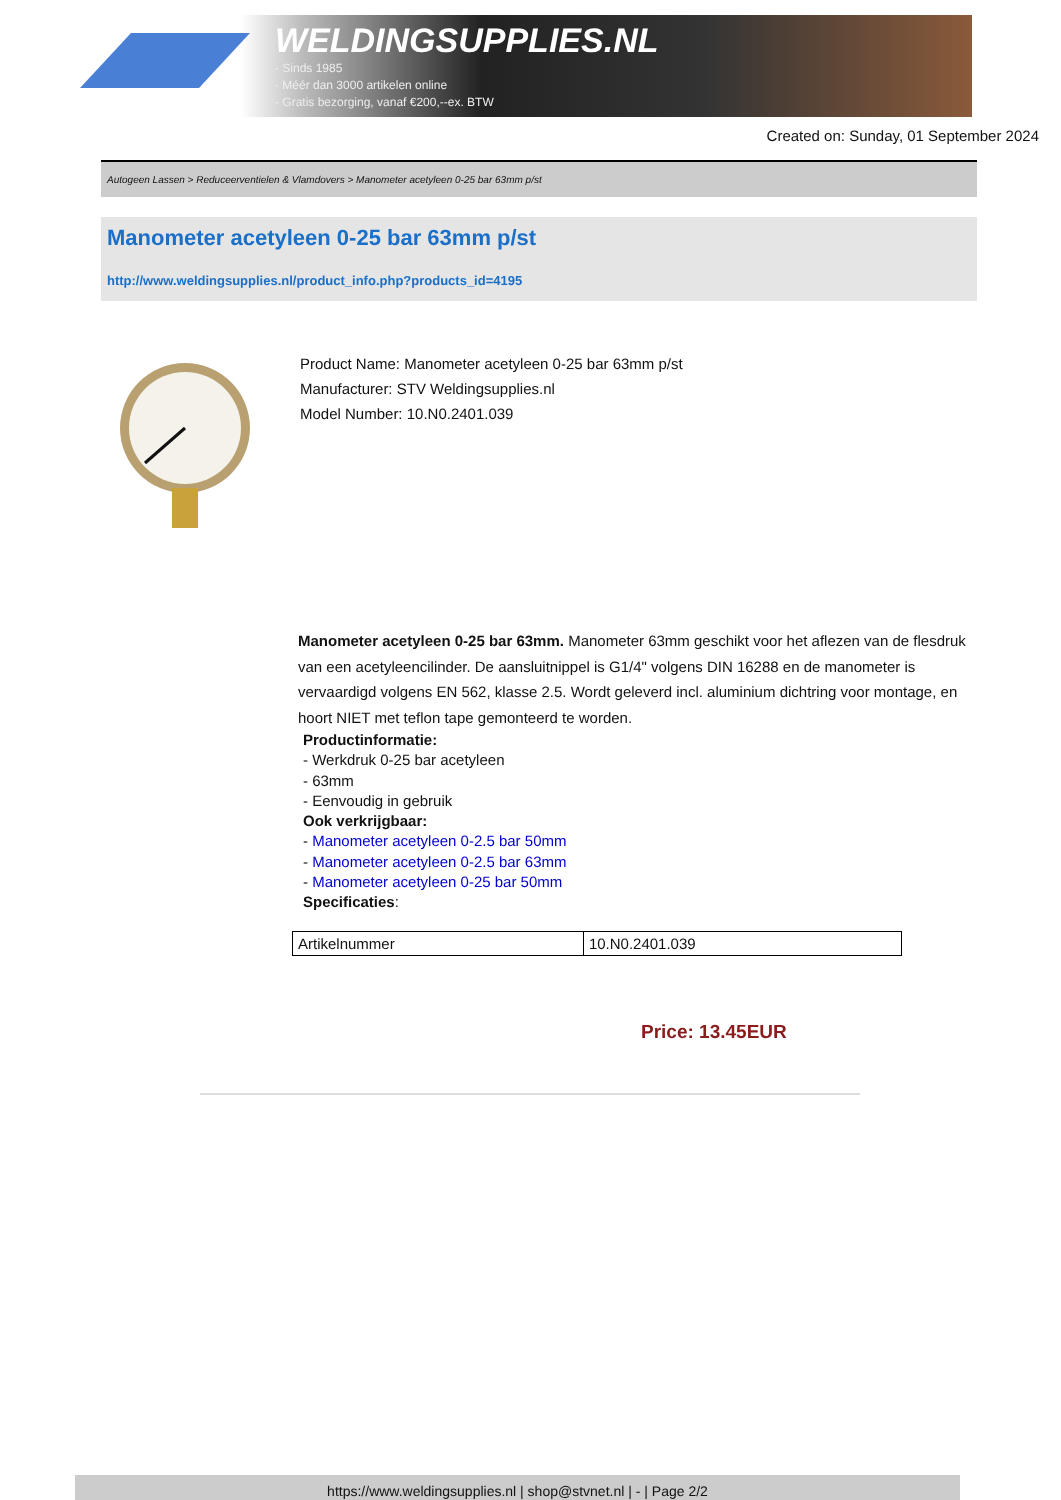WELDINGSUPPLIES.NL
- Sinds 1985
- Méér dan 3000 artikelen online
- Gratis bezorging, vanaf €200,--ex. BTW
Created on: Sunday, 01 September 2024
Autogeen Lassen > Reduceerventielen & Vlamdovers > Manometer acetyleen 0-25 bar 63mm p/st
Manometer acetyleen 0-25 bar 63mm p/st
http://www.weldingsupplies.nl/product_info.php?products_id=4195
Product Name: Manometer acetyleen 0-25 bar 63mm p/st
Manufacturer: STV Weldingsupplies.nl
Model Number: 10.N0.2401.039
Manometer acetyleen 0-25 bar 63mm. Manometer 63mm geschikt voor het aflezen van de flesdruk van een acetyleencilinder. De aansluitnippel is G1/4" volgens DIN 16288 en de manometer is vervaardigd volgens EN 562, klasse 2.5. Wordt geleverd incl. aluminium dichtring voor montage, en hoort NIET met teflon tape gemonteerd te worden.
Productinformatie:
- Werkdruk 0-25 bar acetyleen
- 63mm
- Eenvoudig in gebruik
Ook verkrijgbaar:
- Manometer acetyleen 0-2.5 bar 50mm
- Manometer acetyleen 0-2.5 bar 63mm
- Manometer acetyleen 0-25 bar 50mm
Specificaties:
| Artikelnummer | 10.N0.2401.039 |
Price: 13.45EUR
https://www.weldingsupplies.nl | shop@stvnet.nl | - | Page 2/2